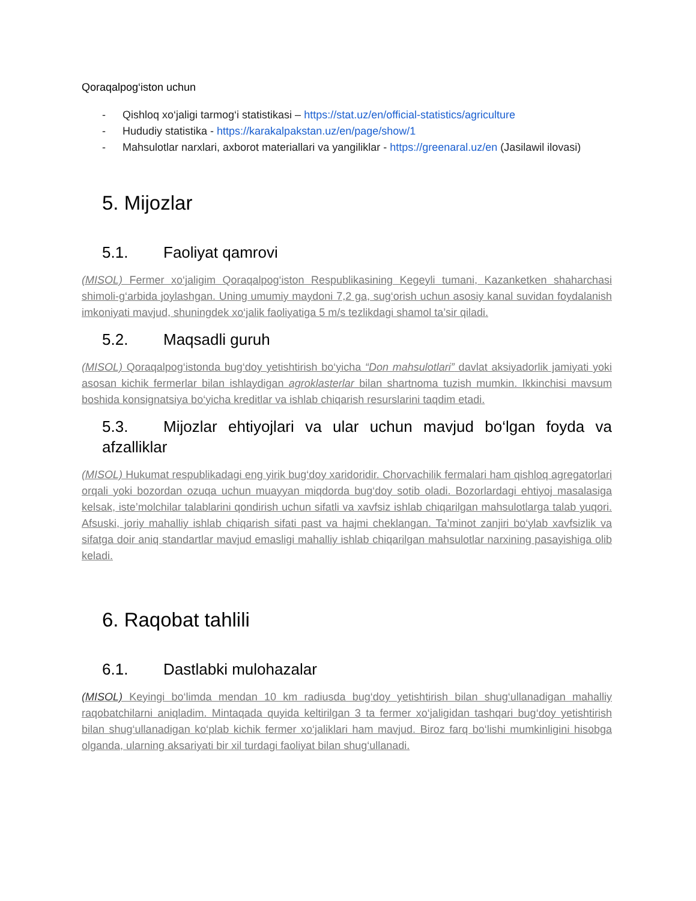Qoraqalpog‘iston uchun
- Qishloq xo‘jaligi tarmog‘i statistikasi – https://stat.uz/en/official-statistics/agriculture
- Hududiy statistika - https://karakalpakstan.uz/en/page/show/1
- Mahsulotlar narxlari, axborot materiallari va yangiliklar - https://greenaral.uz/en (Jasilawil ilovasi)
5. Mijozlar
5.1. Faoliyat qamrovi
(MISOL) Fermer xo‘jaligim Qoraqalpog‘iston Respublikasining Kegeyli tumani, Kazanketken shaharchasi shimoli-g‘arbida joylashgan. Uning umumiy maydoni 7,2 ga, sug‘orish uchun asosiy kanal suvidan foydalanish imkoniyati mavjud, shuningdek xo‘jalik faoliyatiga 5 m/s tezlikdagi shamol ta’sir qiladi.
5.2. Maqsadli guruh
(MISOL) Qoraqalpog‘istonda bug‘doy yetishtirish bo‘yicha “Don mahsulotlari” davlat aksiyadorlik jamiyati yoki asosan kichik fermerlar bilan ishlaydigan agroklasterlar bilan shartnoma tuzish mumkin. Ikkinchisi mavsum boshida konsignatsiya bo‘yicha kreditlar va ishlab chiqarish resurslarini taqdim etadi.
5.3. Mijozlar ehtiyojlari va ular uchun mavjud bo‘lgan foyda va afzalliklar
(MISOL) Hukumat respublikadagi eng yirik bug‘doy xaridoridir. Chorvachilik fermalari ham qishloq agregatorlari orqali yoki bozordan ozuqa uchun muayyan miqdorda bug‘doy sotib oladi. Bozorlardagi ehtiyoj masalasiga kelsak, iste’molchilar talablarini qondirish uchun sifatli va xavfsiz ishlab chiqarilgan mahsulotlarga talab yuqori. Afsuski, joriy mahalliy ishlab chiqarish sifati past va hajmi cheklangan. Ta’minot zanjiri bo‘ylab xavfsizlik va sifatga doir aniq standartlar mavjud emasligi mahalliy ishlab chiqarilgan mahsulotlar narxining pasayishiga olib keladi.
6. Raqobat tahlili
6.1. Dastlabki mulohazalar
(MISOL) Keyingi bo‘limda mendan 10 km radiusda bug‘doy yetishtirish bilan shug‘ullanadigan mahalliy raqobatchilarni aniqladim. Mintaqada quyida keltirilgan 3 ta fermer xo‘jaligidan tashqari bug‘doy yetishtirish bilan shug‘ullanadigan ko‘plab kichik fermer xo‘jaliklari ham mavjud. Biroz farq bo‘lishi mumkinligini hisobga olganda, ularning aksariyati bir xil turdagi faoliyat bilan shug‘ullanadi.